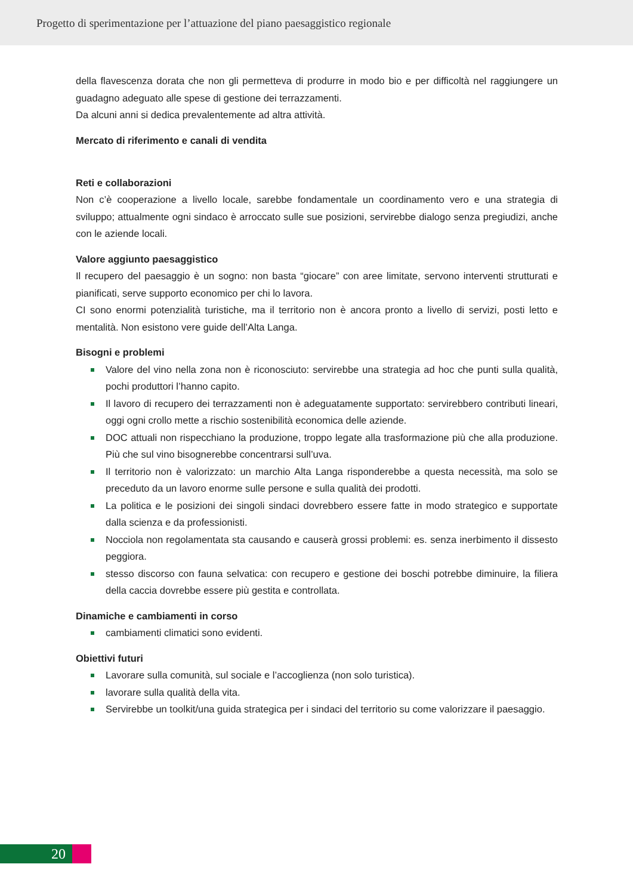Progetto di sperimentazione per l’attuazione del piano paesaggistico regionale
della flavescenza dorata che non gli permetteva di produrre in modo bio e per difficoltà nel raggiungere un guadagno adeguato alle spese di gestione dei terrazzamenti.
Da alcuni anni si dedica prevalentemente ad altra attività.
Mercato di riferimento e canali di vendita
Reti e collaborazioni
Non c’è cooperazione a livello locale, sarebbe fondamentale un coordinamento vero e una strategia di sviluppo; attualmente ogni sindaco è arroccato sulle sue posizioni, servirebbe dialogo senza pregiudizi, anche con le aziende locali.
Valore aggiunto paesaggistico
Il recupero del paesaggio è un sogno: non basta “giocare” con aree limitate, servono interventi strutturati e pianificati, serve supporto economico per chi lo lavora.
CI sono enormi potenzialità turistiche, ma il territorio non è ancora pronto a livello di servizi, posti letto e mentalità. Non esistono vere guide dell’Alta Langa.
Bisogni e problemi
Valore del vino nella zona non è riconosciuto: servirebbe una strategia ad hoc che punti sulla qualità, pochi produttori l’hanno capito.
Il lavoro di recupero dei terrazzamenti non è adeguatamente supportato: servirebbero contributi lineari, oggi ogni crollo mette a rischio sostenibilità economica delle aziende.
DOC attuali non rispecchiano la produzione, troppo legate alla trasformazione più che alla produzione. Più che sul vino bisognerebbe concentrarsi sull’uva.
Il territorio non è valorizzato: un marchio Alta Langa risponderebbe a questa necessità, ma solo se preceduto da un lavoro enorme sulle persone e sulla qualità dei prodotti.
La politica e le posizioni dei singoli sindaci dovrebbero essere fatte in modo strategico e supportate dalla scienza e da professionisti.
Nocciola non regolamentata sta causando e causerà grossi problemi: es. senza inerbimento il dissesto peggiora.
stesso discorso con fauna selvatica: con recupero e gestione dei boschi potrebbe diminuire, la filiera della caccia dovrebbe essere più gestita e controllata.
Dinamiche e cambiamenti in corso
cambiamenti climatici sono evidenti.
Obiettivi futuri
Lavorare sulla comunità, sul sociale e l’accoglienza (non solo turistica).
lavorare sulla qualità della vita.
Servirebbe un toolkit/una guida strategica per i sindaci del territorio su come valorizzare il paesaggio.
20